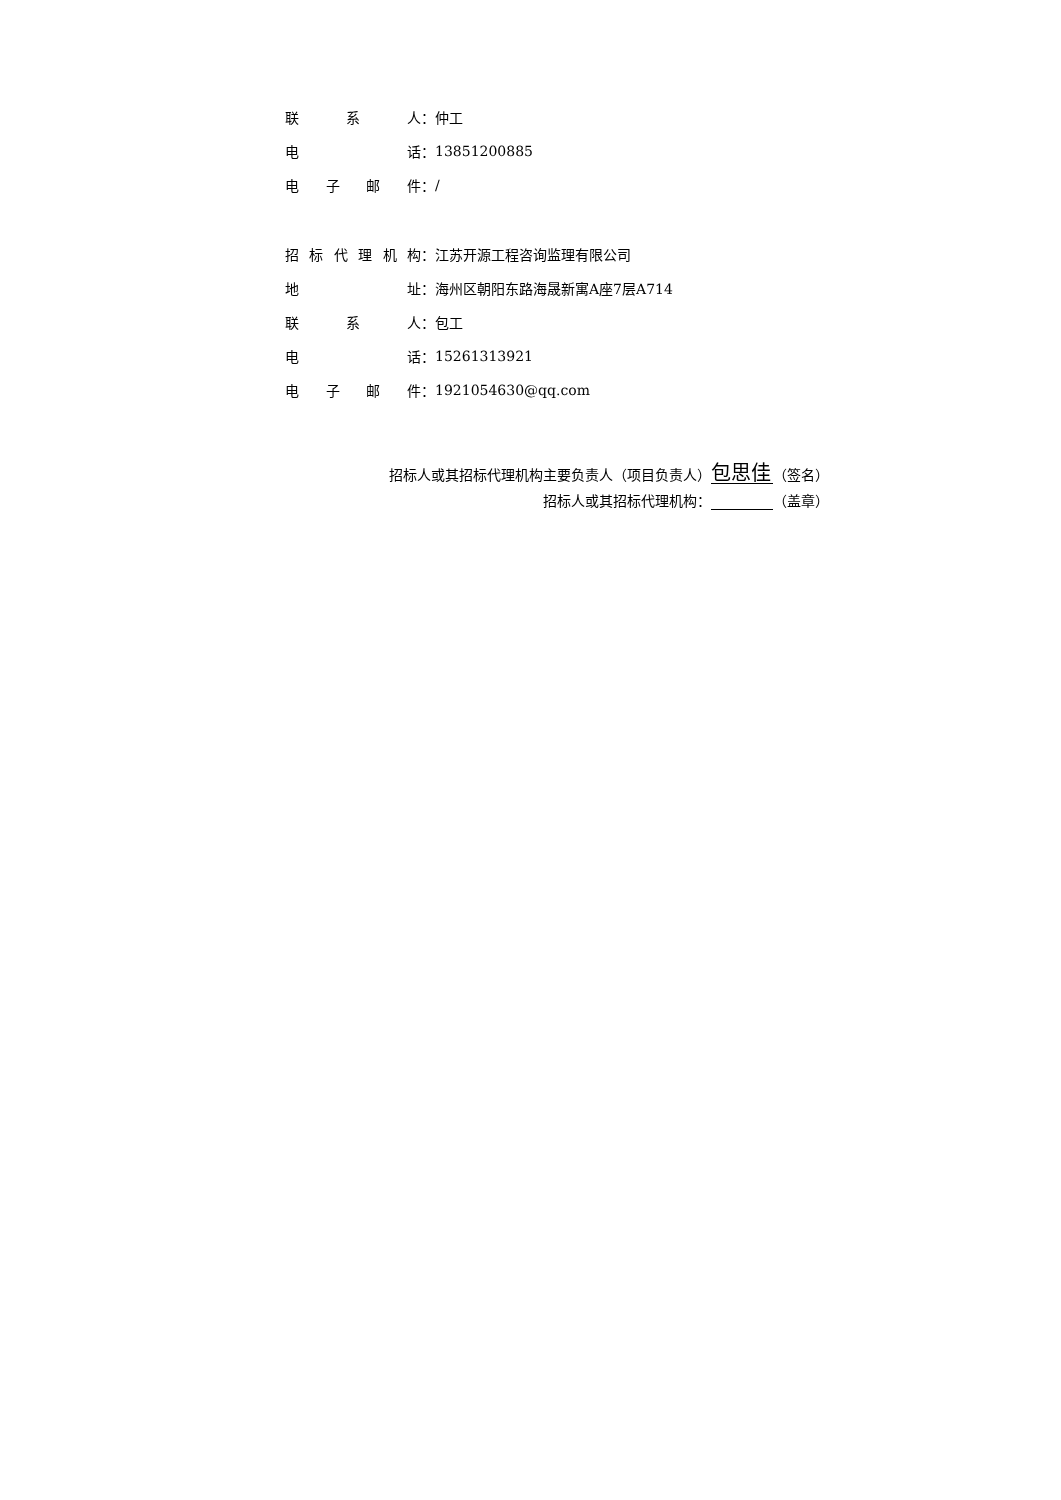联系 人： 仲工
电 话： 13851200885
电子邮 件： /
招标代理机 构： 江苏开源工程咨询监理有限公司
地 址： 海州区朝阳东路海晟新寓A座7层A714
联系 人： 包工
电 话： 15261313921
电子邮 件： 1921054630@qq.com
招标人或其招标代理机构主要负责人（项目负责人） 包思佳 （签名）
招标人或其招标代理机构： （盖章）